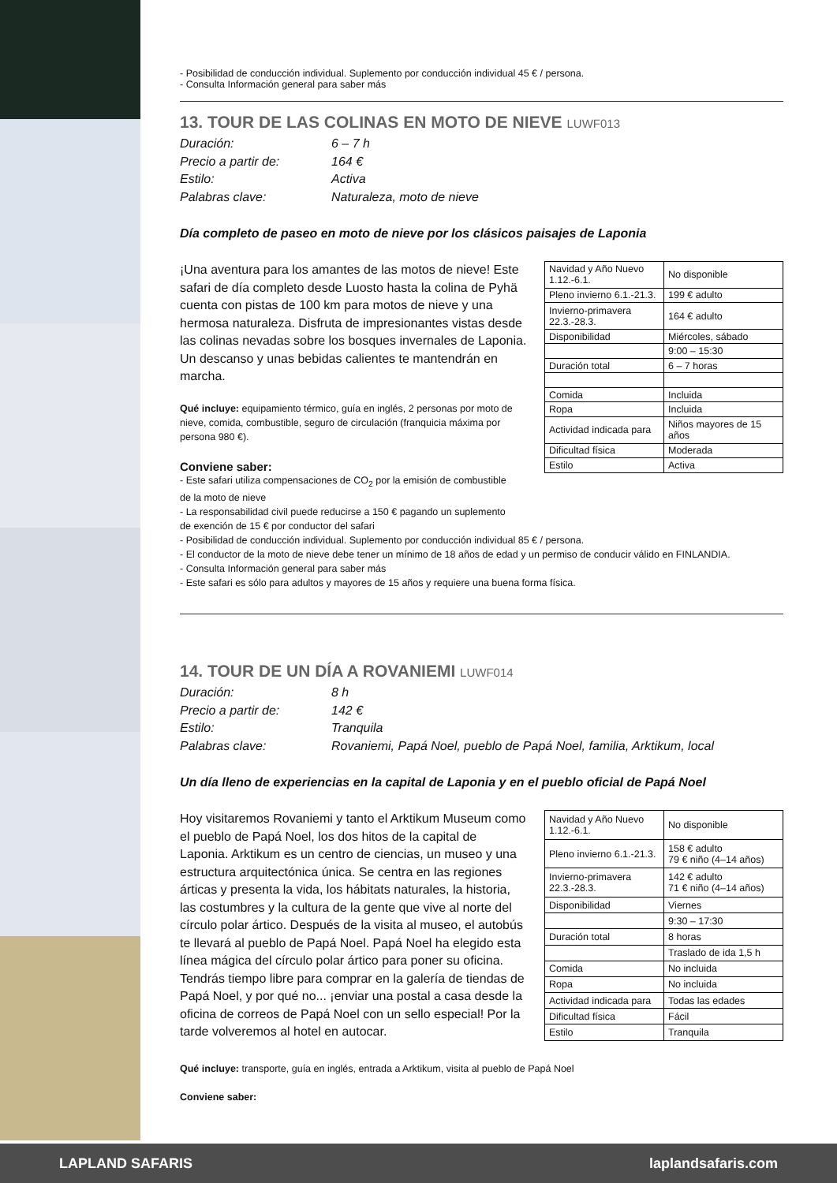- Posibilidad de conducción individual. Suplemento por conducción individual 45 € / persona.
- Consulta Información general para saber más
13. TOUR DE LAS COLINAS EN MOTO DE NIEVE LUWF013
Duración: 6 – 7 h Precio a partir de: 164 € Estilo: Activa Palabras clave: Naturaleza, moto de nieve
Día completo de paseo en moto de nieve por los clásicos paisajes de Laponia
¡Una aventura para los amantes de las motos de nieve! Este safari de día completo desde Luosto hasta la colina de Pyhä cuenta con pistas de 100 km para motos de nieve y una hermosa naturaleza. Disfruta de impresionantes vistas desde las colinas nevadas sobre los bosques invernales de Laponia. Un descanso y unas bebidas calientes te mantendrán en marcha.
Qué incluye: equipamiento térmico, guía en inglés, 2 personas por moto de nieve, comida, combustible, seguro de circulación (franquicia máxima por persona 980 €).
Conviene saber:
| Navidad y Año Nuevo 1.12.-6.1. | No disponible |
| Pleno invierno 6.1.-21.3. | 199 € adulto |
| Invierno-primavera 22.3.-28.3. | 164 € adulto |
| Disponibilidad | Miércoles, sábado |
| | 9:00 – 15:30 |
| Duración total | 6 – 7 horas |
| Comida | Incluida |
| Ropa | Incluida |
| Actividad indicada para | Niños mayores de 15 años |
| Dificultad física | Moderada |
| Estilo | Activa |
- Este safari utiliza compensaciones de CO<sub>2</sub> por la emisión de combustible
de la moto de nieve
- La responsabilidad civil puede reducirse a 150 € pagando un suplemento
de exención de 15 € por conductor del safari
- Posibilidad de conducción individual. Suplemento por conducción individual 85 € / persona.
- El conductor de la moto de nieve debe tener un mínimo de 18 años de edad y un permiso de conducir válido en FINLANDIA.
- Consulta Información general para saber más
- Este safari es sólo para adultos y mayores de 15 años y requiere una buena forma física.
14. TOUR DE UN DÍA A ROVANIEMI LUWF014
Duración: 8 h Precio a partir de: 142 € Estilo: Tranquila Palabras clave: Rovaniemi, Papá Noel, pueblo de Papá Noel, familia, Arktikum, local
Un día lleno de experiencias en la capital de Laponia y en el pueblo oficial de Papá Noel
Hoy visitaremos Rovaniemi y tanto el Arktikum Museum como el pueblo de Papá Noel, los dos hitos de la capital de Laponia. Arktikum es un centro de ciencias, un museo y una estructura arquitectónica única. Se centra en las regiones árticas y presenta la vida, los hábitats naturales, la historia, las costumbres y la cultura de la gente que vive al norte del círculo polar ártico. Después de la visita al museo, el autobús te llevará al pueblo de Papá Noel. Papá Noel ha elegido esta línea mágica del círculo polar ártico para poner su oficina. Tendrás tiempo libre para comprar en la galería de tiendas de Papá Noel, y por qué no... ¡enviar una postal a casa desde la oficina de correos de Papá Noel con un sello especial! Por la tarde volveremos al hotel en autocar.
| Navidad y Año Nuevo 1.12.-6.1. | No disponible |
| Pleno invierno 6.1.-21.3. | 158 € adulto 79 € niño (4–14 años) |
| Invierno-primavera 22.3.-28.3. | 142 € adulto 71 € niño (4–14 años) |
| Disponibilidad | Viernes |
| | 9:30 – 17:30 |
| Duración total | 8 horas |
| | Traslado de ida 1,5 h |
| Comida | No incluida |
| Ropa | No incluida |
| Actividad indicada para | Todas las edades |
| Dificultad física | Fácil |
| Estilo | Tranquila |
Qué incluye: transporte, guía en inglés, entrada a Arktikum, visita al pueblo de Papá Noel
Conviene saber:
LAPLAND SAFARIS laplandsafaris.com